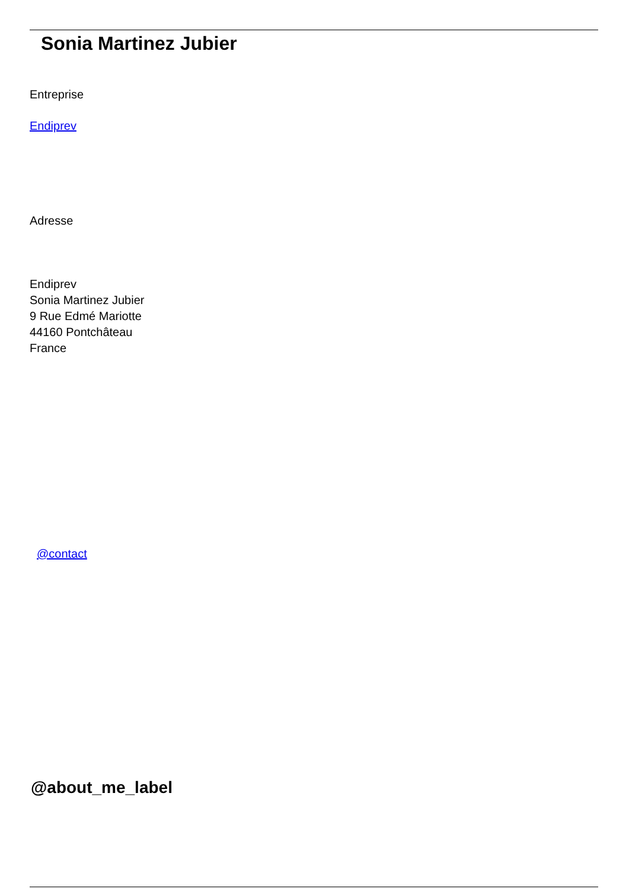Sonia Martinez Jubier
Entreprise
Endiprev
Adresse
Endiprev
Sonia Martinez Jubier
9 Rue Edmé Mariotte
44160 Pontchâteau
France
@contact
@about_me_label